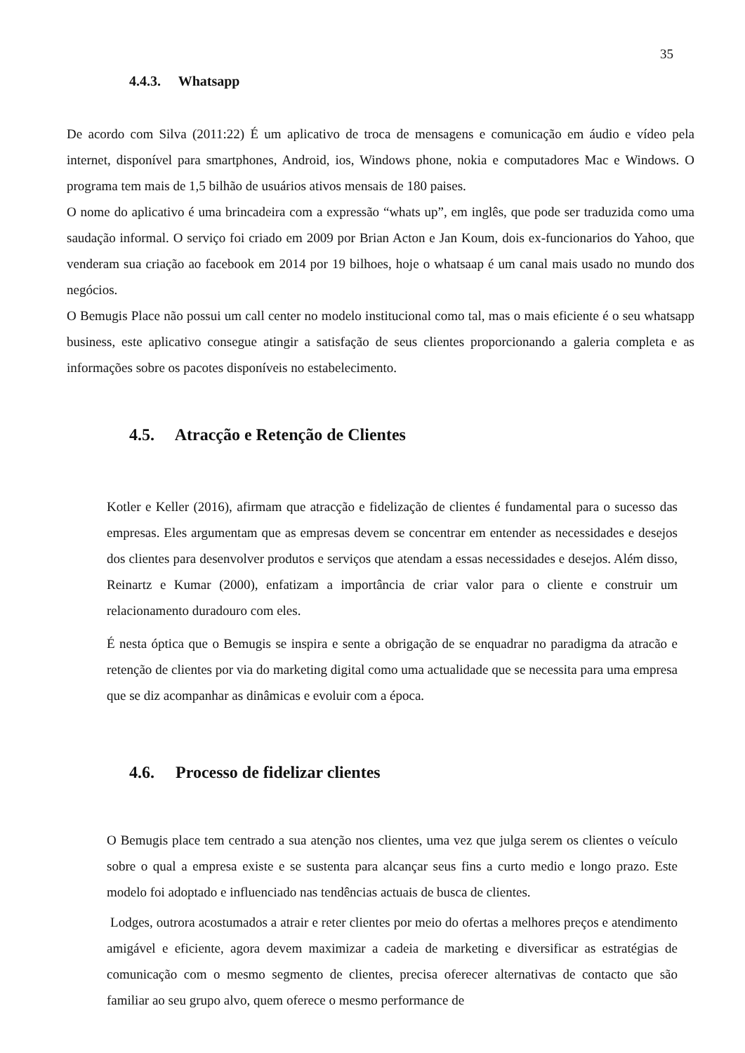35
4.4.3. Whatsapp
De acordo com Silva (2011:22) É um aplicativo de troca de mensagens e comunicação em áudio e vídeo pela internet, disponível para smartphones, Android, ios, Windows phone, nokia e computadores Mac e Windows. O programa tem mais de 1,5 bilhão de usuários ativos mensais de 180 paises.
O nome do aplicativo é uma brincadeira com a expressão “whats up”, em inglês, que pode ser traduzida como uma saudação informal. O serviço foi criado em 2009 por Brian Acton e Jan Koum, dois ex-funcionarios do Yahoo, que venderam sua criação ao facebook em 2014 por 19 bilhoes, hoje o whatsaap é um canal mais usado no mundo dos negócios.
O Bemugis Place não possui um call center no modelo institucional como tal, mas o mais eficiente é o seu whatsapp business, este aplicativo consegue atingir a satisfação de seus clientes proporcionando a galeria completa e as informações sobre os pacotes disponíveis no estabelecimento.
4.5. Atracção e Retenção de Clientes
Kotler e Keller (2016), afirmam que atracção e fidelização de clientes é fundamental para o sucesso das empresas. Eles argumentam que as empresas devem se concentrar em entender as necessidades e desejos dos clientes para desenvolver produtos e serviços que atendam a essas necessidades e desejos. Além disso, Reinartz e Kumar (2000), enfatizam a importância de criar valor para o cliente e construir um relacionamento duradouro com eles.
É nesta óptica que o Bemugis se inspira e sente a obrigação de se enquadrar no paradigma da atracão e retenção de clientes por via do marketing digital como uma actualidade que se necessita para uma empresa que se diz acompanhar as dinâmicas e evoluir com a época.
4.6. Processo de fidelizar clientes
O Bemugis place tem centrado a sua atenção nos clientes, uma vez que julga serem os clientes o veículo sobre o qual a empresa existe e se sustenta para alcançar seus fins a curto medio e longo prazo. Este modelo foi adoptado e influenciado nas tendências actuais de busca de clientes.
Lodges, outrora acostumados a atrair e reter clientes por meio do ofertas a melhores preços e atendimento amigável e eficiente, agora devem maximizar a cadeia de marketing e diversificar as estratégias de comunicação com o mesmo segmento de clientes, precisa oferecer alternativas de contacto que são familiar ao seu grupo alvo, quem oferece o mesmo performance de